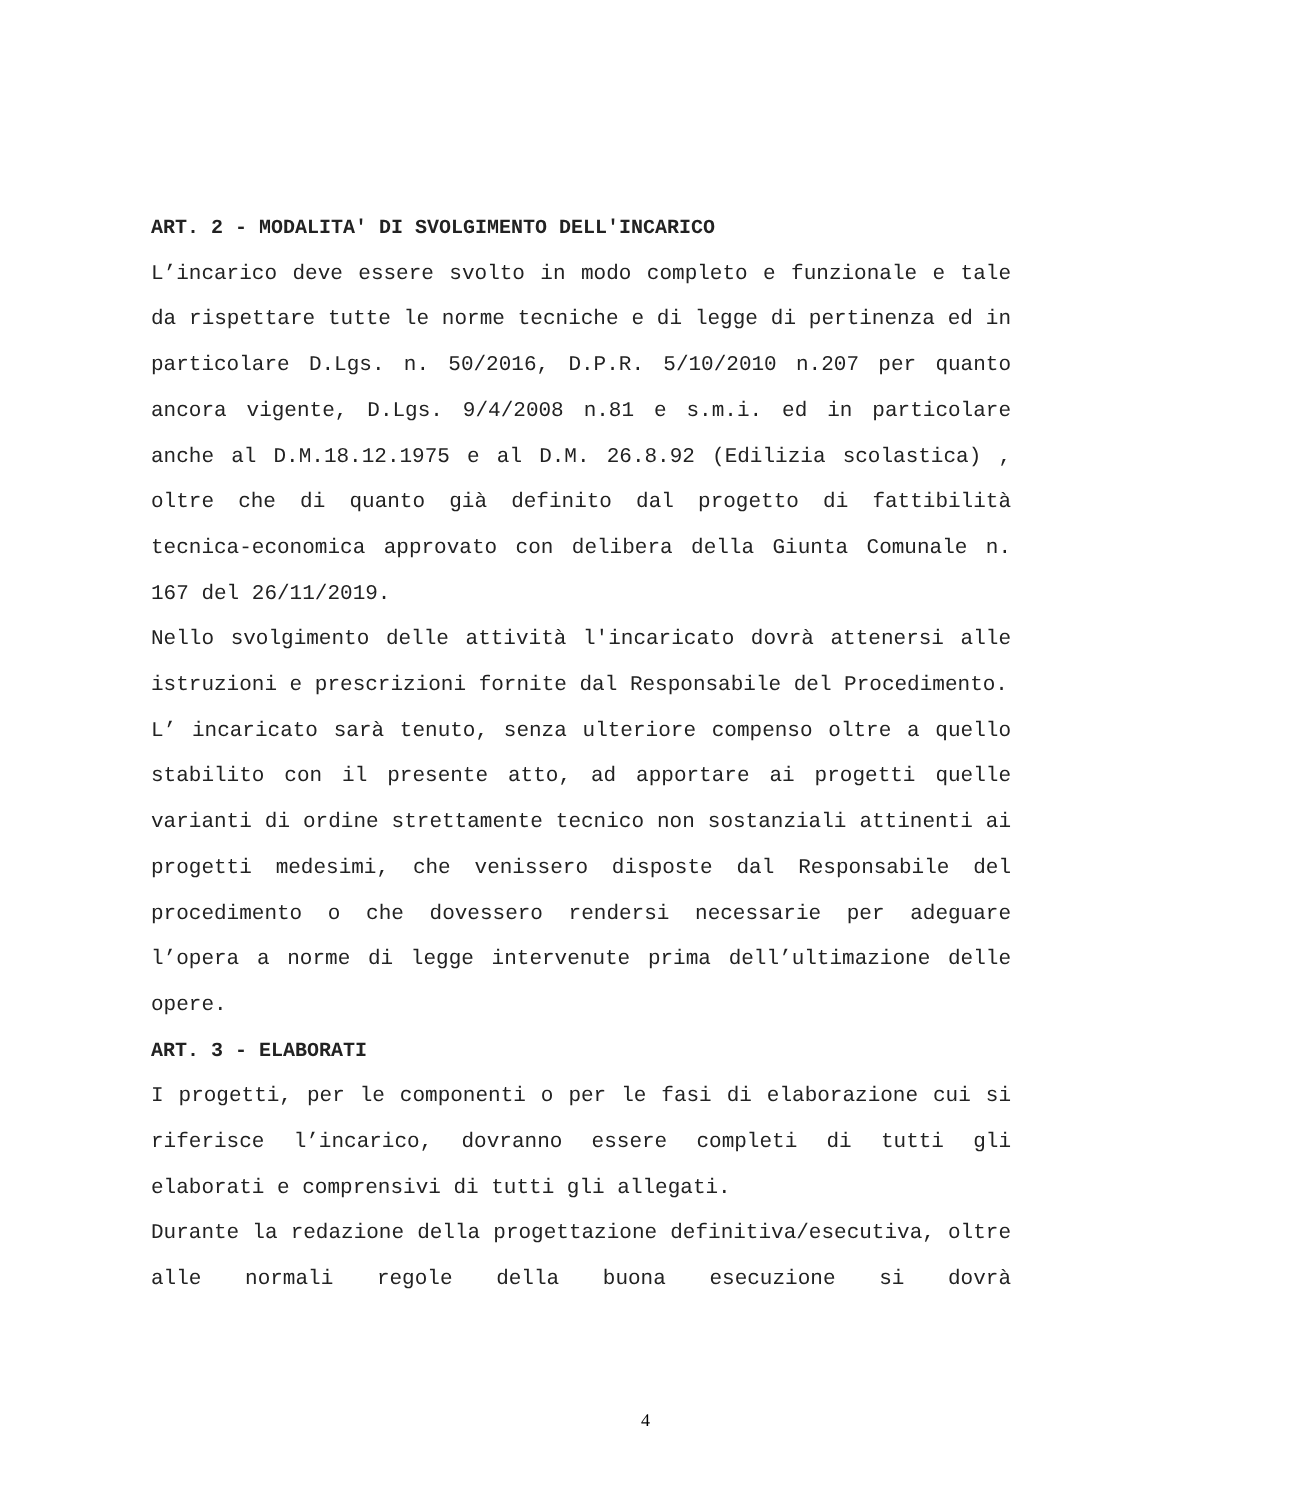ART. 2 - MODALITA' DI SVOLGIMENTO DELL'INCARICO
L’incarico deve essere svolto in modo completo e funzionale e tale da rispettare tutte le norme tecniche e di legge di pertinenza ed in particolare D.Lgs. n. 50/2016, D.P.R. 5/10/2010 n.207 per quanto ancora vigente, D.Lgs. 9/4/2008 n.81 e s.m.i. ed in particolare anche al D.M.18.12.1975 e al D.M. 26.8.92 (Edilizia scolastica) , oltre che di quanto già definito dal progetto di fattibilità tecnica-economica approvato con delibera della Giunta Comunale n. 167 del 26/11/2019.
Nello svolgimento delle attività l'incaricato dovrà attenersi alle istruzioni e prescrizioni fornite dal Responsabile del Procedimento.
L’ incaricato sarà tenuto, senza ulteriore compenso oltre a quello stabilito con il presente atto, ad apportare ai progetti quelle varianti di ordine strettamente tecnico non sostanziali attinenti ai progetti medesimi, che venissero disposte dal Responsabile del procedimento o che dovessero rendersi necessarie per adeguare l’opera a norme di legge intervenute prima dell’ultimazione delle opere.
ART. 3 - ELABORATI
I progetti, per le componenti o per le fasi di elaborazione cui si riferisce l’incarico, dovranno essere completi di tutti gli elaborati e comprensivi di tutti gli allegati.
Durante la redazione della progettazione definitiva/esecutiva, oltre alle normali regole della buona esecuzione si dovrà
4